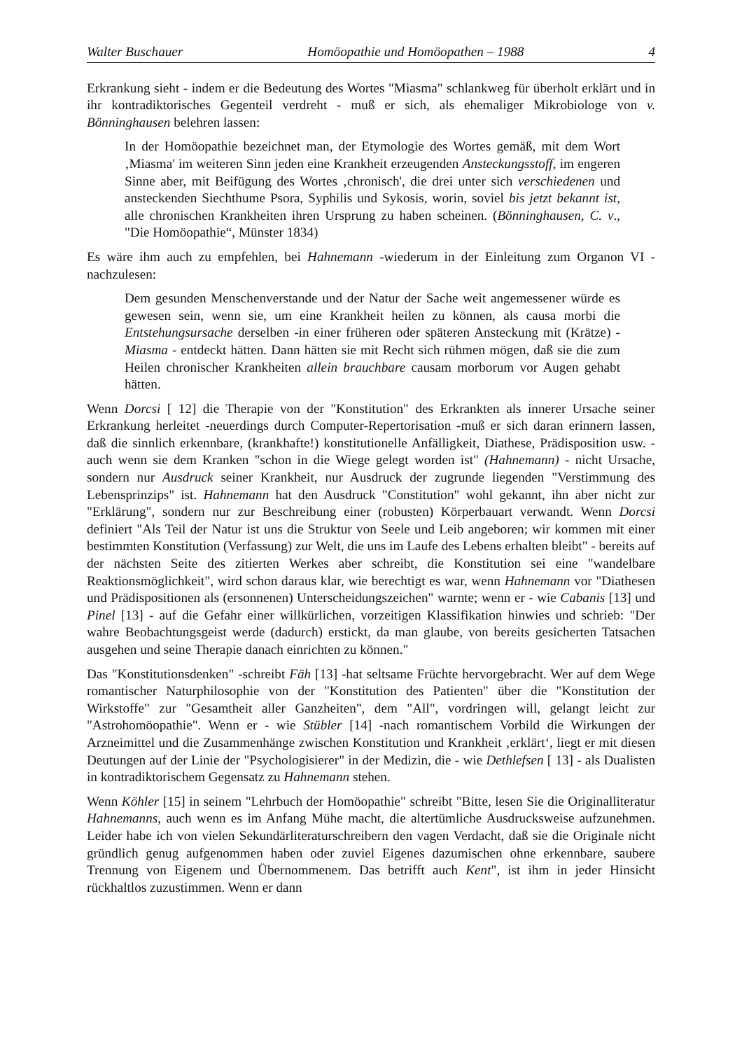Walter Buschauer Homöopathie und Homöopathen – 1988 4
Erkrankung sieht - indem er die Bedeutung des Wortes "Miasma" schlankweg für überholt erklärt und in ihr kontradiktorisches Gegenteil verdreht - muß er sich, als ehemaliger Mikrobiologe von v. Bönninghausen belehren lassen:
In der Homöopathie bezeichnet man, der Etymologie des Wortes gemäß, mit dem Wort ‚Miasma' im weiteren Sinn jeden eine Krankheit erzeugenden Ansteckungsstoff, im engeren Sinne aber, mit Beifügung des Wortes ‚chronisch', die drei unter sich verschiedenen und ansteckenden Siechthume Psora, Syphilis und Sykosis, worin, soviel bis jetzt bekannt ist, alle chronischen Krankheiten ihren Ursprung zu haben scheinen. (Bönninghausen, C. v., "Die Homöopathie“, Münster 1834)
Es wäre ihm auch zu empfehlen, bei Hahnemann -wiederum in der Einleitung zum Organon VI - nachzulesen:
Dem gesunden Menschenverstande und der Natur der Sache weit angemessener würde es gewesen sein, wenn sie, um eine Krankheit heilen zu können, als causa morbi die Entstehungsursache derselben -in einer früheren oder späteren Ansteckung mit (Krätze) - Miasma - entdeckt hätten. Dann hätten sie mit Recht sich rühmen mögen, daß sie die zum Heilen chronischer Krankheiten allein brauchbare causam morborum vor Augen gehabt hätten.
Wenn Dorcsi [ 12] die Therapie von der "Konstitution" des Erkrankten als innerer Ursache seiner Erkrankung herleitet -neuerdings durch Computer-Repertorisation -muß er sich daran erinnern lassen, daß die sinnlich erkennbare, (krankhafte!) konstitutionelle Anfälligkeit, Diathese, Prädisposition usw. - auch wenn sie dem Kranken "schon in die Wiege gelegt worden ist" (Hahnemann) - nicht Ursache, sondern nur Ausdruck seiner Krankheit, nur Ausdruck der zugrunde liegenden "Verstimmung des Lebensprinzips" ist. Hahnemann hat den Ausdruck "Constitution" wohl gekannt, ihn aber nicht zur "Erklärung", sondern nur zur Beschreibung einer (robusten) Körperbauart verwandt. Wenn Dorcsi definiert "Als Teil der Natur ist uns die Struktur von Seele und Leib angeboren; wir kommen mit einer bestimmten Konstitution (Verfassung) zur Welt, die uns im Laufe des Lebens erhalten bleibt" - bereits auf der nächsten Seite des zitierten Werkes aber schreibt, die Konstitution sei eine "wandelbare Reaktionsmöglichkeit", wird schon daraus klar, wie berechtigt es war, wenn Hahnemann vor "Diathesen und Prädispositionen als (ersonnenen) Unterscheidungszeichen" warnte; wenn er - wie Cabanis [13] und Pinel [13] - auf die Gefahr einer willkürlichen, vorzeitigen Klassifikation hinwies und schrieb: "Der wahre Beobachtungsgeist werde (dadurch) erstickt, da man glaube, von bereits gesicherten Tatsachen ausgehen und seine Therapie danach einrichten zu können."
Das "Konstitutionsdenken" -schreibt Fäh [13] -hat seltsame Früchte hervorgebracht. Wer auf dem Wege romantischer Naturphilosophie von der "Konstitution des Patienten" über die "Konstitution der Wirkstoffe" zur "Gesamtheit aller Ganzheiten", dem "All", vordringen will, gelangt leicht zur "Astrohomöopathie". Wenn er - wie Stübler [14] -nach romantischem Vorbild die Wirkungen der Arzneimittel und die Zusammenhänge zwischen Konstitution und Krankheit ‚erklärt‘, liegt er mit diesen Deutungen auf der Linie der "Psychologisierer" in der Medizin, die - wie Dethlefsen [ 13] - als Dualisten in kontradiktorischem Gegensatz zu Hahnemann stehen.
Wenn Köhler [15] in seinem "Lehrbuch der Homöopathie" schreibt "Bitte, lesen Sie die Originalliteratur Hahnemanns, auch wenn es im Anfang Mühe macht, die altertümliche Ausdrucksweise aufzunehmen. Leider habe ich von vielen Sekundärliteraturschreibern den vagen Verdacht, daß sie die Originale nicht gründlich genug aufgenommen haben oder zuviel Eigenes dazumischen ohne erkennbare, saubere Trennung von Eigenem und Übernommenem. Das betrifft auch Kent", ist ihm in jeder Hinsicht rückhaltlos zuzustimmen. Wenn er dann